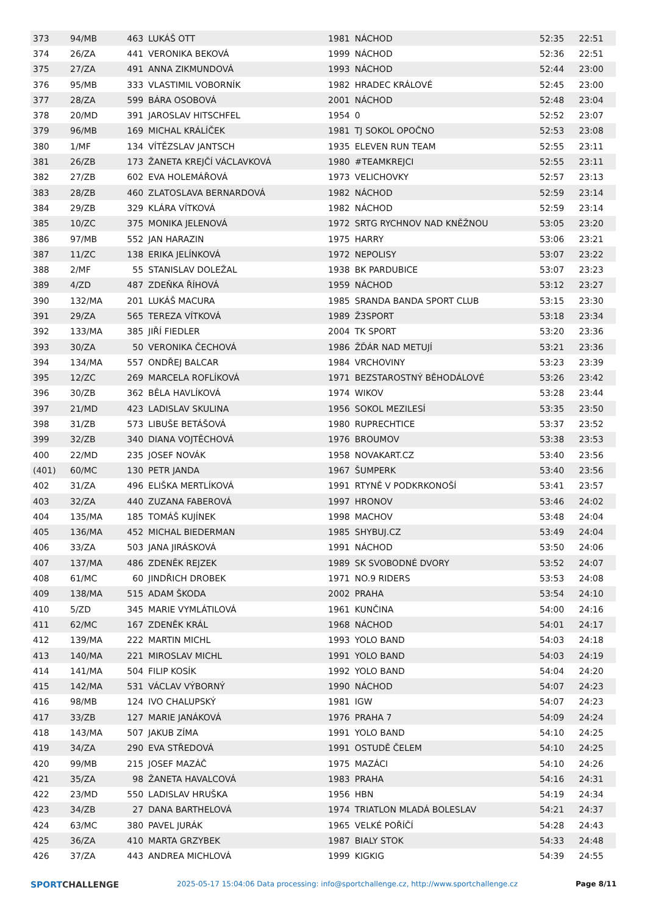| 373 | 94/MB | 463 | LUKÁŠ OTT | 1981 | NÁCHOD | 52:35 | 22:51 |
| 374 | 26/ZA | 441 | VERONIKA BEKOVÁ | 1999 | NÁCHOD | 52:36 | 22:51 |
| 375 | 27/ZA | 491 | ANNA ZIKMUNDOVÁ | 1993 | NÁCHOD | 52:44 | 23:00 |
| 376 | 95/MB | 333 | VLASTIMIL VOBORNÍK | 1982 | HRADEC KRÁLOVÉ | 52:45 | 23:00 |
| 377 | 28/ZA | 599 | BÁRA OSOBOVÁ | 2001 | NÁCHOD | 52:48 | 23:04 |
| 378 | 20/MD | 391 | JAROSLAV HITSCHFEL | 1954 | 0 | 52:52 | 23:07 |
| 379 | 96/MB | 169 | MICHAL KRÁLÍČEK | 1981 | TJ SOKOL OPOČNO | 52:53 | 23:08 |
| 380 | 1/MF | 134 | VÍTĚZSLAV JANTSCH | 1935 | ELEVEN RUN TEAM | 52:55 | 23:11 |
| 381 | 26/ZB | 173 | ŽANETA KREJČÍ VÁCLAVKOVÁ | 1980 | #TEAMKREJCI | 52:55 | 23:11 |
| 382 | 27/ZB | 602 | EVA HOLEMÁŘOVÁ | 1973 | VELICHOVKY | 52:57 | 23:13 |
| 383 | 28/ZB | 460 | ZLATOSLAVA BERNARDOVÁ | 1982 | NÁCHOD | 52:59 | 23:14 |
| 384 | 29/ZB | 329 | KLÁRA VÍTKOVÁ | 1982 | NÁCHOD | 52:59 | 23:14 |
| 385 | 10/ZC | 375 | MONIKA JELENOVÁ | 1972 | SRTG RYCHNOV NAD KNĚŽNOU | 53:05 | 23:20 |
| 386 | 97/MB | 552 | JAN HARAZIN | 1975 | HARRY | 53:06 | 23:21 |
| 387 | 11/ZC | 138 | ERIKA JELÍNKOVÁ | 1972 | NEPOLISY | 53:07 | 23:22 |
| 388 | 2/MF | 55 | STANISLAV DOLEŽAL | 1938 | BK PARDUBICE | 53:07 | 23:23 |
| 389 | 4/ZD | 487 | ZDEŇKA ŘÍHOVÁ | 1959 | NÁCHOD | 53:12 | 23:27 |
| 390 | 132/MA | 201 | LUKÁŠ MACURA | 1985 | SRANDA BANDA SPORT CLUB | 53:15 | 23:30 |
| 391 | 29/ZA | 565 | TEREZA VÍTKOVÁ | 1989 | Ž3SPORT | 53:18 | 23:34 |
| 392 | 133/MA | 385 | JIŘÍ FIEDLER | 2004 | TK SPORT | 53:20 | 23:36 |
| 393 | 30/ZA | 50 | VERONIKA ČECHOVÁ | 1986 | ŽĎÁR NAD METUJÍ | 53:21 | 23:36 |
| 394 | 134/MA | 557 | ONDŘEJ BALCAR | 1984 | VRCHOVINY | 53:23 | 23:39 |
| 395 | 12/ZC | 269 | MARCELA ROFLÍKOVÁ | 1971 | BEZSTAROSTNÝ BĚHODÁLOVÉ | 53:26 | 23:42 |
| 396 | 30/ZB | 362 | BĚLA HAVLÍKOVÁ | 1974 | WIKOV | 53:28 | 23:44 |
| 397 | 21/MD | 423 | LADISLAV SKULINA | 1956 | SOKOL MEZILESÍ | 53:35 | 23:50 |
| 398 | 31/ZB | 573 | LIBUŠE BETÁŠOVÁ | 1980 | RUPRECHTICE | 53:37 | 23:52 |
| 399 | 32/ZB | 340 | DIANA VOJTĚCHOVÁ | 1976 | BROUMOV | 53:38 | 23:53 |
| 400 | 22/MD | 235 | JOSEF NOVÁK | 1958 | NOVAKART.CZ | 53:40 | 23:56 |
| (401) | 60/MC | 130 | PETR JANDA | 1967 | ŠUMPERK | 53:40 | 23:56 |
| 402 | 31/ZA | 496 | ELIŠKA MERTLÍKOVÁ | 1991 | RTYNĚ V PODKRKONOŠÍ | 53:41 | 23:57 |
| 403 | 32/ZA | 440 | ZUZANA FABEROVÁ | 1997 | HRONOV | 53:46 | 24:02 |
| 404 | 135/MA | 185 | TOMÁŠ KUJÍNEK | 1998 | MACHOV | 53:48 | 24:04 |
| 405 | 136/MA | 452 | MICHAL BIEDERMAN | 1985 | SHYBUJ.CZ | 53:49 | 24:04 |
| 406 | 33/ZA | 503 | JANA JIRÁSKOVÁ | 1991 | NÁCHOD | 53:50 | 24:06 |
| 407 | 137/MA | 486 | ZDENĚK REJZEK | 1989 | SK SVOBODNÉ DVORY | 53:52 | 24:07 |
| 408 | 61/MC | 60 | JINDŘICH DROBEK | 1971 | NO.9 RIDERS | 53:53 | 24:08 |
| 409 | 138/MA | 515 | ADAM ŠKODA | 2002 | PRAHA | 53:54 | 24:10 |
| 410 | 5/ZD | 345 | MARIE VYMLÁTILOVÁ | 1961 | KUNČINA | 54:00 | 24:16 |
| 411 | 62/MC | 167 | ZDENĚK KRÁL | 1968 | NÁCHOD | 54:01 | 24:17 |
| 412 | 139/MA | 222 | MARTIN MICHL | 1993 | YOLO BAND | 54:03 | 24:18 |
| 413 | 140/MA | 221 | MIROSLAV MICHL | 1991 | YOLO BAND | 54:03 | 24:19 |
| 414 | 141/MA | 504 | FILIP KOSÍK | 1992 | YOLO BAND | 54:04 | 24:20 |
| 415 | 142/MA | 531 | VÁCLAV VÝBORNÝ | 1990 | NÁCHOD | 54:07 | 24:23 |
| 416 | 98/MB | 124 | IVO CHALUPSKÝ | 1981 | IGW | 54:07 | 24:23 |
| 417 | 33/ZB | 127 | MARIE JANÁKOVÁ | 1976 | PRAHA 7 | 54:09 | 24:24 |
| 418 | 143/MA | 507 | JAKUB ZÍMA | 1991 | YOLO BAND | 54:10 | 24:25 |
| 419 | 34/ZA | 290 | EVA STŘEDOVÁ | 1991 | OSTUDĚ ČELEM | 54:10 | 24:25 |
| 420 | 99/MB | 215 | JOSEF MAZÁČ | 1975 | MAZÁCI | 54:10 | 24:26 |
| 421 | 35/ZA | 98 | ŽANETA HAVALCOVÁ | 1983 | PRAHA | 54:16 | 24:31 |
| 422 | 23/MD | 550 | LADISLAV HRUŠKA | 1956 | HBN | 54:19 | 24:34 |
| 423 | 34/ZB | 27 | DANA BARTHELOVÁ | 1974 | TRIATLON MLADÁ BOLESLAV | 54:21 | 24:37 |
| 424 | 63/MC | 380 | PAVEL JURÁK | 1965 | VELKÉ POŘÍČÍ | 54:28 | 24:43 |
| 425 | 36/ZA | 410 | MARTA GRZYBEK | 1987 | BIALY STOK | 54:33 | 24:48 |
| 426 | 37/ZA | 443 | ANDREA MICHLOVÁ | 1999 | KIGKIG | 54:39 | 24:55 |
SPORTCHALLENGE 2025-05-17 15:04:06 Data processing: info@sportchallenge.cz, http://www.sportchallenge.cz Page 8/11